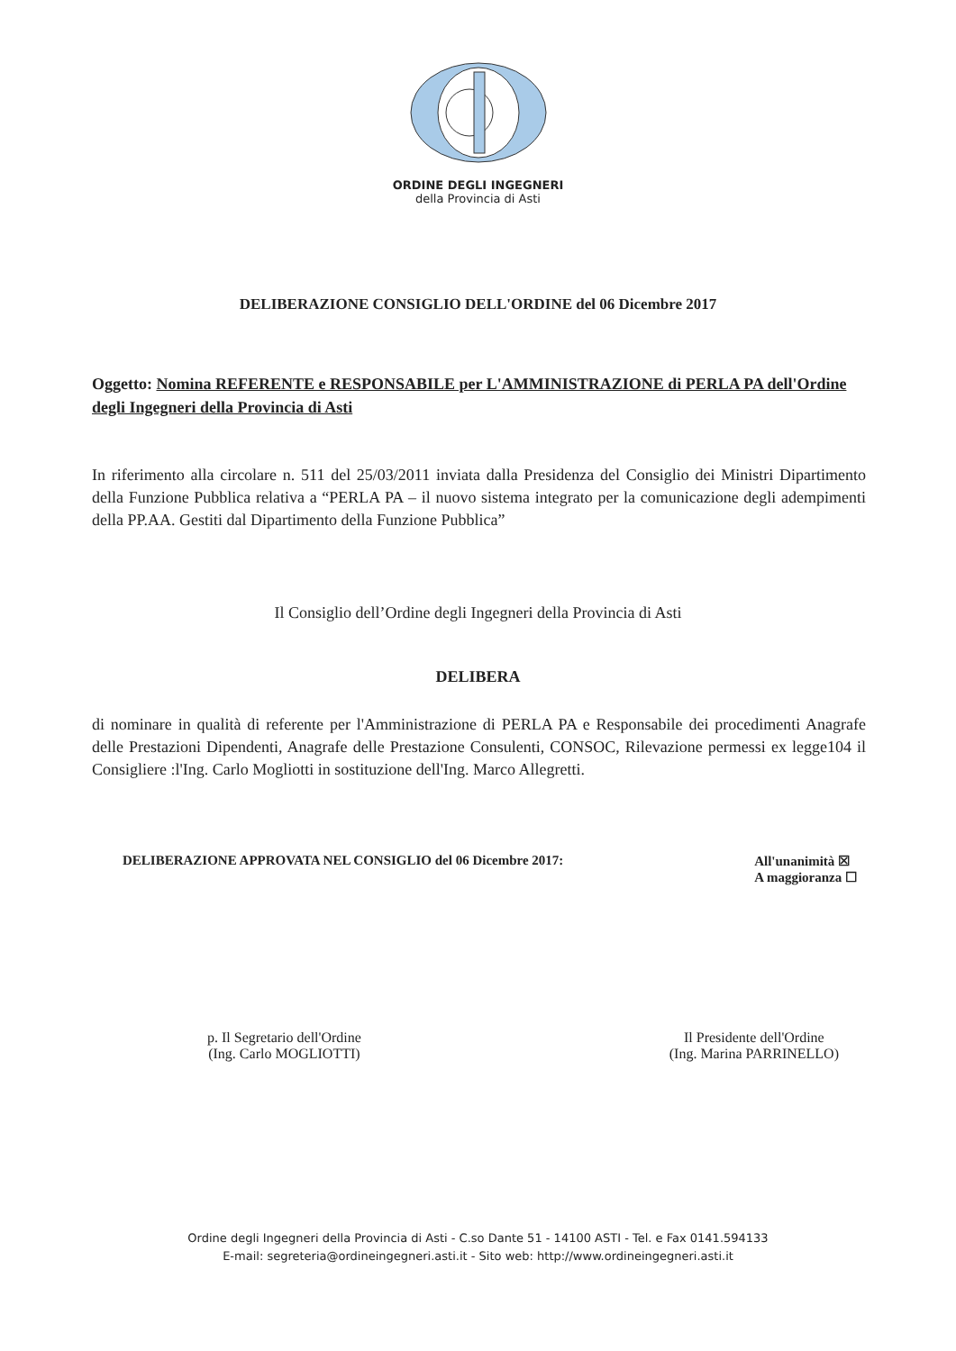ORDINE DEGLI INGEGNERI
della Provincia di Asti
DELIBERAZIONE CONSIGLIO DELL'ORDINE del 06 Dicembre 2017
Oggetto: Nomina REFERENTE e RESPONSABILE per L'AMMINISTRAZIONE di PERLA PA dell'Ordine degli Ingegneri della Provincia di Asti
In riferimento alla circolare n. 511 del 25/03/2011 inviata dalla Presidenza del Consiglio dei Ministri Dipartimento della Funzione Pubblica relativa a “PERLA PA – il nuovo sistema integrato per la comunicazione degli adempimenti della PP.AA. Gestiti dal Dipartimento della Funzione Pubblica”
Il Consiglio dell’Ordine degli Ingegneri della Provincia di Asti
DELIBERA
di nominare in qualità di referente per l'Amministrazione di PERLA PA e Responsabile dei procedimenti Anagrafe delle Prestazioni Dipendenti, Anagrafe delle Prestazione Consulenti, CONSOC, Rilevazione permessi ex legge104 il Consigliere :l'Ing. Carlo Mogliotti in sostituzione dell'Ing. Marco Allegretti.
DELIBERAZIONE APPROVATA NEL CONSIGLIO del 06 Dicembre 2017:
All'unanimità ☒
A maggioranza ☐
p. Il Segretario dell'Ordine
(Ing. Carlo MOGLIOTTI)
Il Presidente dell'Ordine
(Ing. Marina PARRINELLO)
Ordine degli Ingegneri della Provincia di Asti - C.so Dante 51 - 14100 ASTI - Tel. e Fax 0141.594133
E-mail: segreteria@ordineingegneri.asti.it - Sito web: http://www.ordineingegneri.asti.it